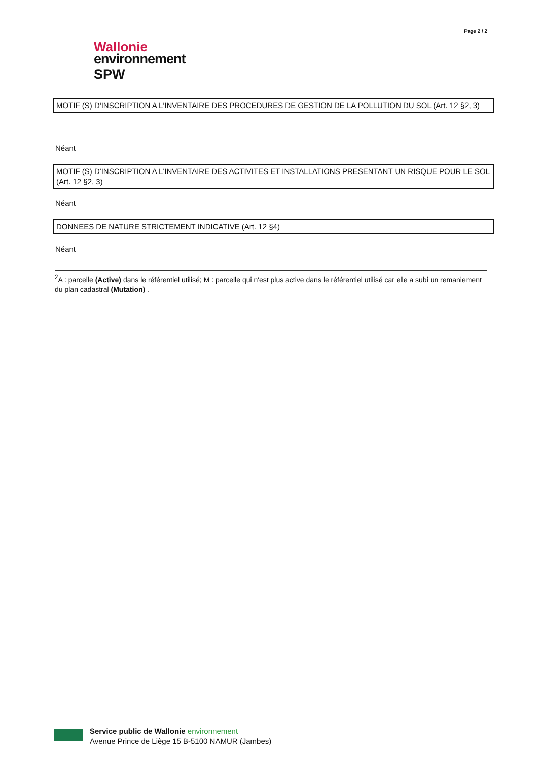Page 2 / 2
Wallonie
environnement
SPW
MOTIF (S) D'INSCRIPTION A L'INVENTAIRE DES PROCEDURES DE GESTION DE LA POLLUTION DU SOL (Art. 12 §2, 3)
Néant
MOTIF (S) D'INSCRIPTION A L'INVENTAIRE DES ACTIVITES ET INSTALLATIONS PRESENTANT UN RISQUE POUR LE SOL (Art. 12 §2, 3)
Néant
DONNEES DE NATURE STRICTEMENT INDICATIVE (Art. 12 §4)
Néant
<sup>2</sup> A : parcelle (Active) dans le référentiel utilisé; M : parcelle qui n'est plus active dans le référentiel utilisé car elle a subi un remaniement du plan cadastral (Mutation) .
Service public de Wallonie environnement
Avenue Prince de Liège 15 B-5100 NAMUR (Jambes)